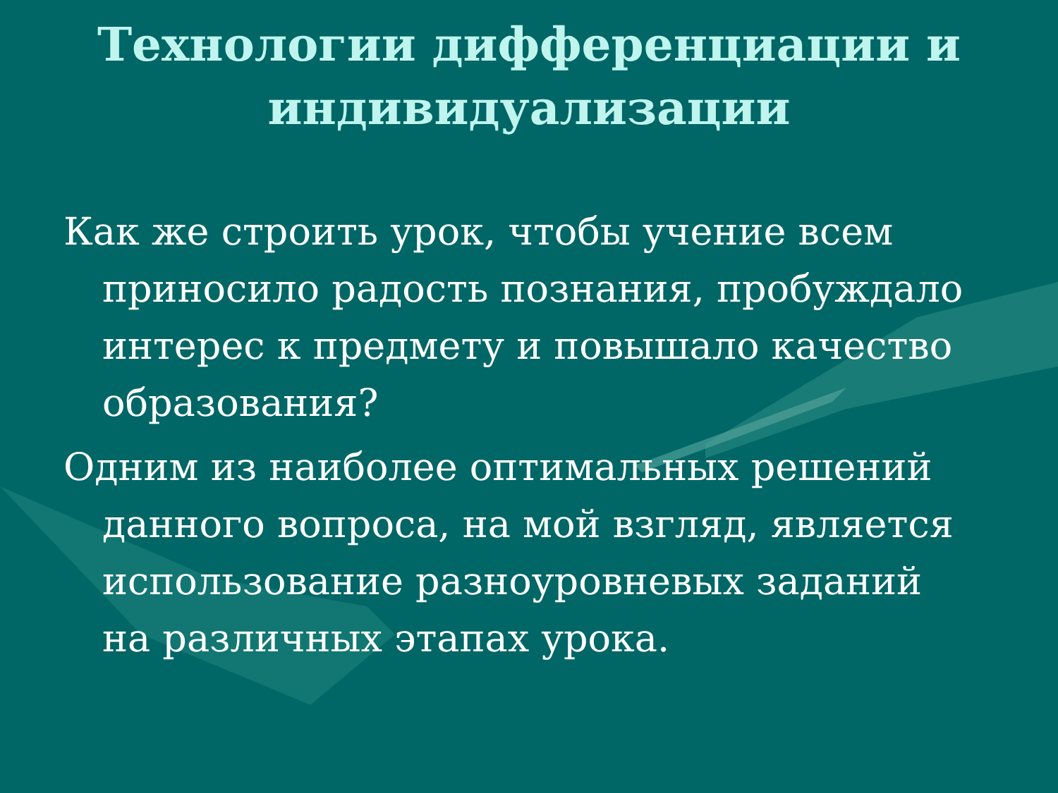Технологии дифференциации и
индивидуализации
Как же строить урок, чтобы учение всем приносило радость познания, пробуждало интерес к предмету и повышало качество образования?
Одним из наиболее оптимальных решений данного вопроса, на мой взгляд, является использование разноуровневых заданий на различных этапах урока.